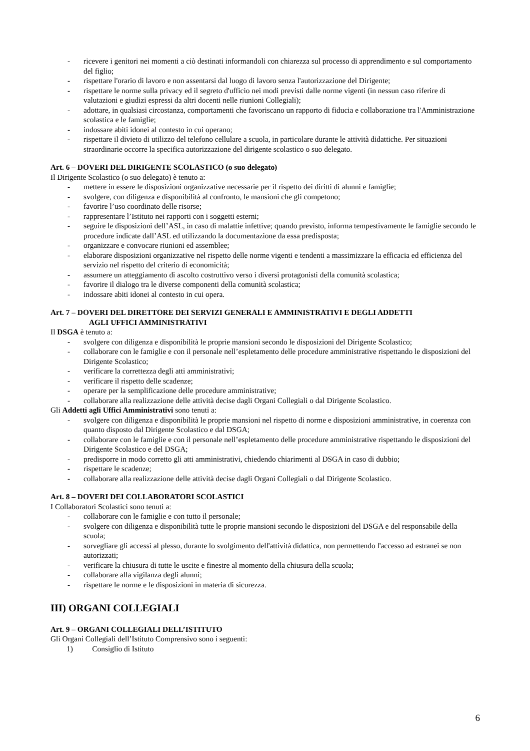- ricevere i genitori nei momenti a ciò destinati informandoli con chiarezza sul processo di apprendimento e sul comportamento del figlio;
- rispettare l'orario di lavoro e non assentarsi dal luogo di lavoro senza l'autorizzazione del Dirigente;
- rispettare le norme sulla privacy ed il segreto d'ufficio nei modi previsti dalle norme vigenti (in nessun caso riferire di valutazioni e giudizi espressi da altri docenti nelle riunioni Collegiali);
- adottare, in qualsiasi circostanza, comportamenti che favoriscano un rapporto di fiducia e collaborazione tra l'Amministrazione scolastica e le famiglie;
- indossare abiti idonei al contesto in cui operano;
- rispettare il divieto di utilizzo del telefono cellulare a scuola, in particolare durante le attività didattiche. Per situazioni straordinarie occorre la specifica autorizzazione del dirigente scolastico o suo delegato.
Art. 6 – DOVERI DEL DIRIGENTE SCOLASTICO (o suo delegato)
Il Dirigente Scolastico (o suo delegato) è tenuto a:
- mettere in essere le disposizioni organizzative necessarie per il rispetto dei diritti di alunni e famiglie;
- svolgere, con diligenza e disponibilità al confronto, le mansioni che gli competono;
- favorire l’uso coordinato delle risorse;
- rappresentare l’Istituto nei rapporti con i soggetti esterni;
- seguire le disposizioni dell’ASL, in caso di malattie infettive; quando previsto, informa tempestivamente le famiglie secondo le procedure indicate dall’ASL ed utilizzando la documentazione da essa predisposta;
- organizzare e convocare riunioni ed assemblee;
- elaborare disposizioni organizzative nel rispetto delle norme vigenti e tendenti a massimizzare la efficacia ed efficienza del servizio nel rispetto del criterio di economicità;
- assumere un atteggiamento di ascolto costruttivo verso i diversi protagonisti della comunità scolastica;
- favorire il dialogo tra le diverse componenti della comunità scolastica;
- indossare abiti idonei al contesto in cui opera.
Art. 7 – DOVERI DEL DIRETTORE DEI SERVIZI GENERALI E AMMINISTRATIVI E DEGLI ADDETTI
AGLI UFFICI AMMINISTRATIVI
Il DSGA è tenuto a:
- svolgere con diligenza e disponibilità le proprie mansioni secondo le disposizioni del Dirigente Scolastico;
- collaborare con le famiglie e con il personale nell’espletamento delle procedure amministrative rispettando le disposizioni del Dirigente Scolastico;
- verificare la correttezza degli atti amministrativi;
- verificare il rispetto delle scadenze;
- operare per la semplificazione delle procedure amministrative;
- collaborare alla realizzazione delle attività decise dagli Organi Collegiali o dal Dirigente Scolastico.
Gli Addetti agli Uffici Amministrativi sono tenuti a:
- svolgere con diligenza e disponibilità le proprie mansioni nel rispetto di norme e disposizioni amministrative, in coerenza con quanto disposto dal Dirigente Scolastico e dal DSGA;
- collaborare con le famiglie e con il personale nell’espletamento delle procedure amministrative rispettando le disposizioni del Dirigente Scolastico e del DSGA;
- predisporre in modo corretto gli atti amministrativi, chiedendo chiarimenti al DSGA in caso di dubbio;
- rispettare le scadenze;
- collaborare alla realizzazione delle attività decise dagli Organi Collegiali o dal Dirigente Scolastico.
Art. 8 – DOVERI DEI COLLABORATORI SCOLASTICI
I Collaboratori Scolastici sono tenuti a:
- collaborare con le famiglie e con tutto il personale;
- svolgere con diligenza e disponibilità tutte le proprie mansioni secondo le disposizioni del DSGA e del responsabile della scuola;
- sorvegliare gli accessi al plesso, durante lo svolgimento dell'attività didattica, non permettendo l'accesso ad estranei se non autorizzati;
- verificare la chiusura di tutte le uscite e finestre al momento della chiusura della scuola;
- collaborare alla vigilanza degli alunni;
- rispettare le norme e le disposizioni in materia di sicurezza.
III) ORGANI COLLEGIALI
Art. 9 – ORGANI COLLEGIALI DELL’ISTITUTO
Gli Organi Collegiali dell’Istituto Comprensivo sono i seguenti:
1) Consiglio di Istituto
6